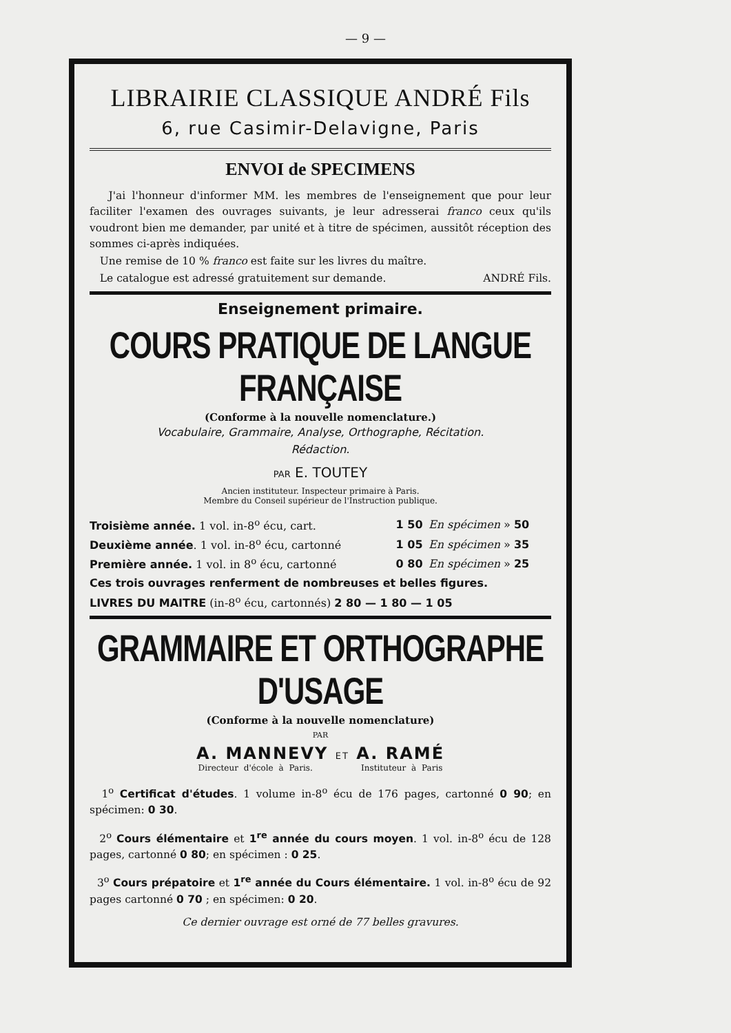— 9 —
LIBRAIRIE CLASSIQUE ANDRÉ Fils
6, rue Casimir-Delavigne, Paris
ENVOI de SPECIMENS
J'ai l'honneur d'informer MM. les membres de l'enseignement que pour leur faciliter l'examen des ouvrages suivants, je leur adresserai franco ceux qu'ils voudront bien me demander, par unité et à titre de spécimen, aussitôt réception des sommes ci-après indiquées.
Une remise de 10 % franco est faite sur les livres du maître.
Le catalogue est adressé gratuitement sur demande. ANDRÉ Fils.
Enseignement primaire.
COURS PRATIQUE DE LANGUE FRANÇAISE
(Conforme à la nouvelle nomenclature.)
Vocabulaire, Grammaire, Analyse, Orthographe, Récitation.
Rédaction.
PAR E. TOUTEY
Ancien instituteur. Inspecteur primaire à Paris.
Membre du Conseil supérieur de l'Instruction publique.
| Troisième année. 1 vol. in-8<sup>o</sup> écu, cart. | 1 50 | En spécimen » 50 |
| Deuxième année . 1 vol. in-8<sup>o</sup> écu, cartonné | 1 05 | En spécimen » 35 |
| Première année. 1 vol. in 8<sup>o</sup> écu, cartonné | 0 80 | En spécimen » 25 |
Ces trois ouvrages renferment de nombreuses et belles figures.
LIVRES DU MAITRE (in-8<sup>o</sup> écu, cartonnés) 2 80 — 1 80 — 1 05
GRAMMAIRE ET ORTHOGRAPHE D'USAGE
(Conforme à la nouvelle nomenclature)
PAR
A. MANNEVY ET A. RAMÉ
Directeur d'école à Paris. Instituteur à Paris
1<sup>o</sup> Certificat d'études. 1 volume in-8<sup>o</sup> écu de 176 pages, cartonné 0 90; en spécimen: 0 30.
2<sup>o</sup> Cours élémentaire et 1<sup>re</sup> année du cours moyen. 1 vol. in-8<sup>o</sup> écu de 128 pages, cartonné 0 80; en spécimen : 0 25.
3<sup>o</sup> Cours prépatoire et 1<sup>re</sup> année du Cours élémentaire. 1 vol. in-8<sup>o</sup> écu de 92 pages cartonné 0 70 ; en spécimen: 0 20.
Ce dernier ouvrage est orné de 77 belles gravures.